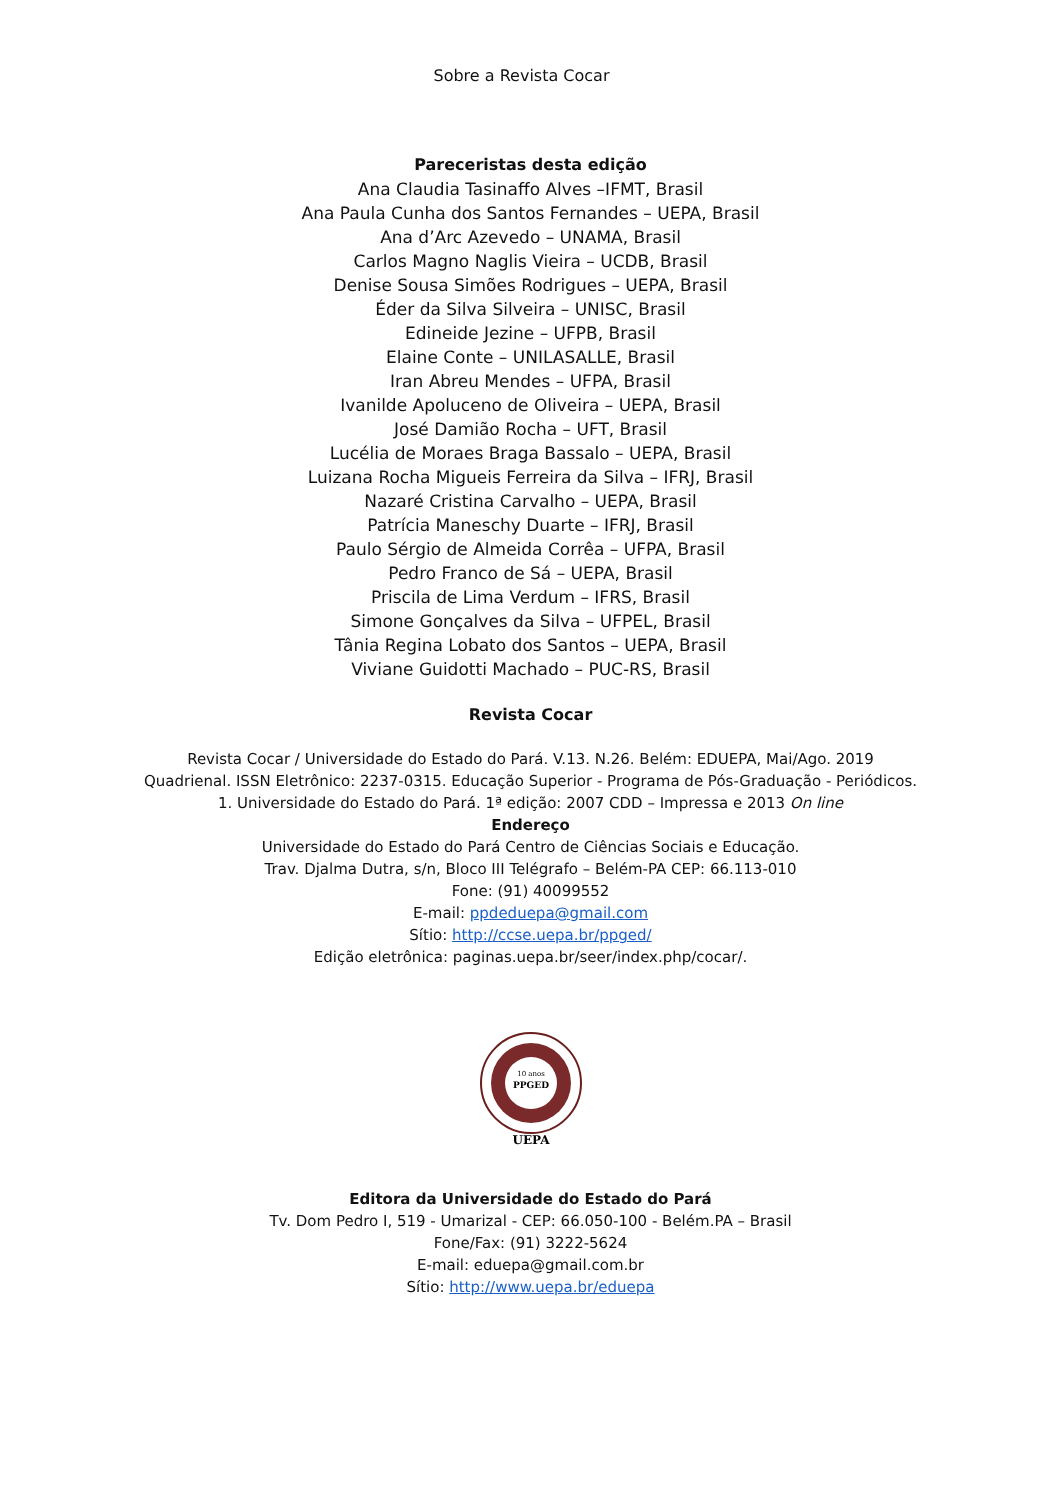Sobre a Revista Cocar
Pareceristas desta edição
Ana Claudia Tasinaffo Alves –IFMT, Brasil
Ana Paula Cunha dos Santos Fernandes – UEPA, Brasil
Ana d’Arc Azevedo – UNAMA, Brasil
Carlos Magno Naglis Vieira – UCDB, Brasil
Denise Sousa Simões Rodrigues – UEPA, Brasil
Éder da Silva Silveira – UNISC, Brasil
Edineide Jezine – UFPB, Brasil
Elaine Conte – UNILASALLE, Brasil
Iran Abreu Mendes – UFPA, Brasil
Ivanilde Apoluceno de Oliveira – UEPA, Brasil
José Damião Rocha – UFT, Brasil
Lucélia de Moraes Braga Bassalo – UEPA, Brasil
Luizana Rocha Migueis Ferreira da Silva – IFRJ, Brasil
Nazaré Cristina Carvalho – UEPA, Brasil
Patrícia Maneschy Duarte – IFRJ, Brasil
Paulo Sérgio de Almeida Corrêa – UFPA, Brasil
Pedro Franco de Sá – UEPA, Brasil
Priscila de Lima Verdum – IFRS, Brasil
Simone Gonçalves da Silva – UFPEL, Brasil
Tânia Regina Lobato dos Santos – UEPA, Brasil
Viviane Guidotti Machado – PUC-RS, Brasil
Revista Cocar
Revista Cocar / Universidade do Estado do Pará. V.13. N.26. Belém: EDUEPA, Mai/Ago. 2019
Quadrienal. ISSN Eletrônico: 2237-0315. Educação Superior - Programa de Pós-Graduação - Periódicos.
1. Universidade do Estado do Pará. 1ª edição: 2007 CDD – Impressa e 2013 On line
Endereço
Universidade do Estado do Pará Centro de Ciências Sociais e Educação.
Trav. Djalma Dutra, s/n, Bloco III Telégrafo – Belém-PA CEP: 66.113-010
Fone: (91) 40099552
E-mail: ppdeduepa@gmail.com
Sítio: http://ccse.uepa.br/ppged/
Edição eletrônica: paginas.uepa.br/seer/index.php/cocar/.
10 anos
PPGED
UEPA
Editora da Universidade do Estado do Pará
Tv. Dom Pedro I, 519 - Umarizal - CEP: 66.050-100 - Belém.PA – Brasil
Fone/Fax: (91) 3222-5624
E-mail: eduepa@gmail.com.br
Sítio: http://www.uepa.br/eduepa